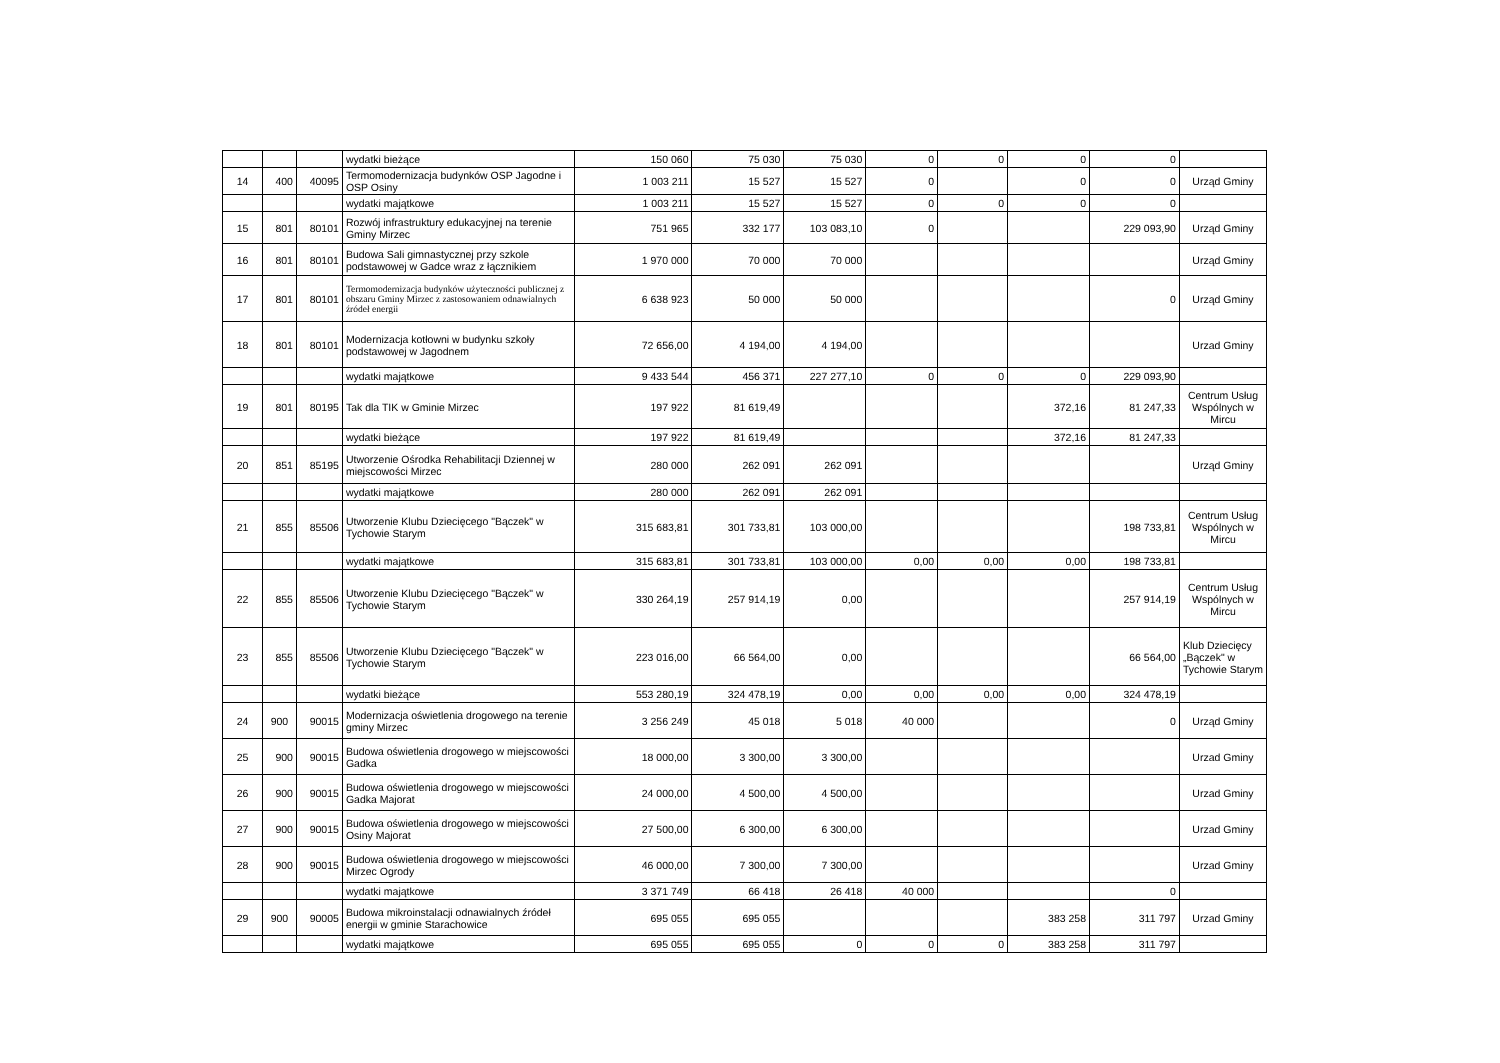| | | | wydatki bieżące | 150 060 | 75 030 | 75 030 | 0 | 0 | 0 | 0 | |
| 14 | 400 | 40095 | Termomodernizacja budynków OSP Jagodne i OSP Osiny | 1 003 211 | 15 527 | 15 527 | 0 | | 0 | 0 | Urząd Gminy |
| | | | wydatki majątkowe | 1 003 211 | 15 527 | 15 527 | 0 | 0 | 0 | 0 | |
| 15 | 801 | 80101 | Rozwój infrastruktury edukacyjnej na terenie Gminy Mirzec | 751 965 | 332 177 | 103 083,10 | 0 | | | 229 093,90 | Urząd Gminy |
| 16 | 801 | 80101 | Budowa Sali gimnastycznej przy szkole podstawowej w Gadce wraz z łącznikiem | 1 970 000 | 70 000 | 70 000 | | | | | Urząd Gminy |
| 17 | 801 | 80101 | Termomodernizacja budynków użyteczności publicznej z obszaru Gminy Mirzec z zastosowaniem odnawialnych źródeł energii | 6 638 923 | 50 000 | 50 000 | | | | 0 | Urząd Gminy |
| 18 | 801 | 80101 | Modernizacja kotłowni w budynku szkoły podstawowej w Jagodnem | 72 656,00 | 4 194,00 | 4 194,00 | | | | | Urzad Gminy |
| | | | wydatki majątkowe | 9 433 544 | 456 371 | 227 277,10 | 0 | 0 | 0 | 229 093,90 | |
| 19 | 801 | 80195 | Tak dla TIK w Gminie Mirzec | 197 922 | 81 619,49 | | | | 372,16 | 81 247,33 | Centrum Usług Wspólnych w Mircu |
| | | | wydatki bieżące | 197 922 | 81 619,49 | | | | 372,16 | 81 247,33 | |
| 20 | 851 | 85195 | Utworzenie Ośrodka Rehabilitacji Dziennej w miejscowości Mirzec | 280 000 | 262 091 | 262 091 | | | | | Urząd Gminy |
| | | | wydatki majątkowe | 280 000 | 262 091 | 262 091 | | | | | |
| 21 | 855 | 85506 | Utworzenie Klubu Dziecięcego "Bączek" w Tychowie Starym | 315 683,81 | 301 733,81 | 103 000,00 | | | | 198 733,81 | Centrum Usług Wspólnych w Mircu |
| | | | wydatki majątkowe | 315 683,81 | 301 733,81 | 103 000,00 | 0,00 | 0,00 | 0,00 | 198 733,81 | |
| 22 | 855 | 85506 | Utworzenie Klubu Dziecięcego "Bączek" w Tychowie Starym | 330 264,19 | 257 914,19 | 0,00 | | | | 257 914,19 | Centrum Usług Wspólnych w Mircu |
| 23 | 855 | 85506 | Utworzenie Klubu Dziecięcego "Bączek" w Tychowie Starym | 223 016,00 | 66 564,00 | 0,00 | | | | 66 564,00 | Klub Dziecięcy „Bączek" w Tychowie Starym |
| | | | wydatki bieżące | 553 280,19 | 324 478,19 | 0,00 | 0,00 | 0,00 | 0,00 | 324 478,19 | |
| 24 | 900 | 90015 | Modernizacja oświetlenia drogowego na terenie gminy Mirzec | 3 256 249 | 45 018 | 5 018 | 40 000 | | | 0 | Urząd Gminy |
| 25 | 900 | 90015 | Budowa oświetlenia drogowego w miejscowości Gadka | 18 000,00 | 3 300,00 | 3 300,00 | | | | | Urzad Gminy |
| 26 | 900 | 90015 | Budowa oświetlenia drogowego w miejscowości Gadka Majorat | 24 000,00 | 4 500,00 | 4 500,00 | | | | | Urzad Gminy |
| 27 | 900 | 90015 | Budowa oświetlenia drogowego w miejscowości Osiny Majorat | 27 500,00 | 6 300,00 | 6 300,00 | | | | | Urzad Gminy |
| 28 | 900 | 90015 | Budowa oświetlenia drogowego w miejscowości Mirzec Ogrody | 46 000,00 | 7 300,00 | 7 300,00 | | | | | Urzad Gminy |
| | | | wydatki majątkowe | 3 371 749 | 66 418 | 26 418 | 40 000 | | | 0 | |
| 29 | 900 | 90005 | Budowa mikroinstalacji odnawialnych źródeł energii w gminie Starachowice | 695 055 | 695 055 | | | | 383 258 | 311 797 | Urzad Gminy |
| | | | wydatki majątkowe | 695 055 | 695 055 | 0 | 0 | 0 | 383 258 | 311 797 | |